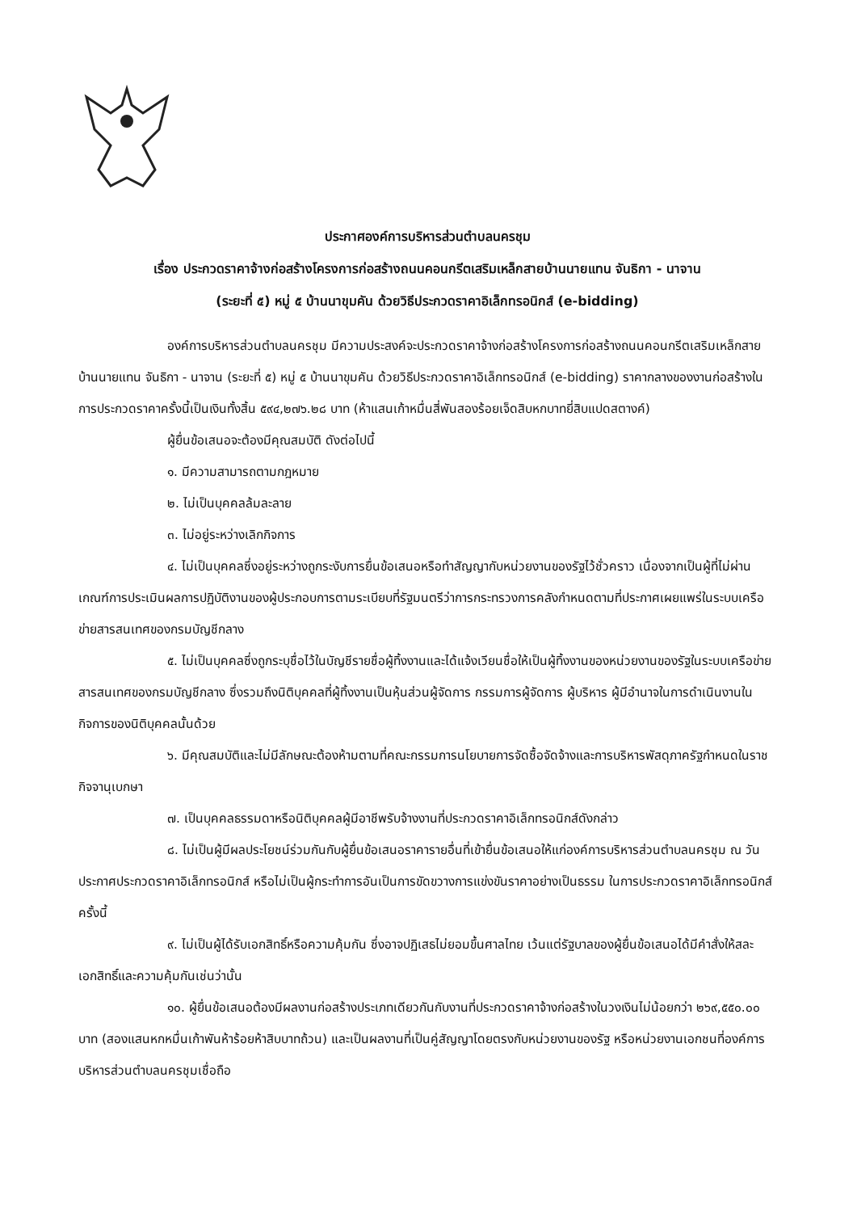ประกาศองค์การบริหารส่วนตำบลนครชุม
เรื่อง ประกวดราคาจ้างก่อสร้างโครงการก่อสร้างถนนคอนกรีตเสริมเหล็กสายบ้านนายแทน จันธิกา - นาจาน
(ระยะที่ ๕) หมู่ ๕ บ้านนาขุมคัน ด้วยวิธีประกวดราคาอิเล็กทรอนิกส์ (e-bidding)
องค์การบริหารส่วนตำบลนครชุม มีความประสงค์จะประกวดราคาจ้างก่อสร้างโครงการก่อสร้างถนนคอนกรีตเสริมเหล็กสายบ้านนายแทน จันธิกา - นาจาน (ระยะที่ ๕) หมู่ ๕ บ้านนาขุมคัน ด้วยวิธีประกวดราคาอิเล็กทรอนิกส์ (e-bidding) ราคากลางของงานก่อสร้างในการประกวดราคาครั้งนี้เป็นเงินทั้งสิ้น ๕๙๔,๒๗๖.๒๘ บาท (ห้าแสนเก้าหมื่นสี่พันสองร้อยเจ็ดสิบหกบาทยี่สิบแปดสตางค์)
ผู้ยื่นข้อเสนอจะต้องมีคุณสมบัติ ดังต่อไปนี้
๑. มีความสามารถตามกฎหมาย
๒. ไม่เป็นบุคคลล้มละลาย
๓. ไม่อยู่ระหว่างเลิกกิจการ
๔. ไม่เป็นบุคคลซึ่งอยู่ระหว่างถูกระงับการยื่นข้อเสนอหรือทำสัญญากับหน่วยงานของรัฐไว้ชั่วคราว เนื่องจากเป็นผู้ที่ไม่ผ่านเกณฑ์การประเมินผลการปฏิบัติงานของผู้ประกอบการตามระเบียบที่รัฐมนตรีว่าการกระทรวงการคลังกำหนดตามที่ประกาศเผยแพร่ในระบบเครือข่ายสารสนเทศของกรมบัญชีกลาง
๕. ไม่เป็นบุคคลซึ่งถูกระบุชื่อไว้ในบัญชีรายชื่อผู้ทิ้งงานและได้แจ้งเวียนชื่อให้เป็นผู้ทิ้งงานของหน่วยงานของรัฐในระบบเครือข่ายสารสนเทศของกรมบัญชีกลาง ซึ่งรวมถึงนิติบุคคลที่ผู้ทิ้งงานเป็นหุ้นส่วนผู้จัดการ กรรมการผู้จัดการ ผู้บริหาร ผู้มีอำนาจในการดำเนินงานในกิจการของนิติบุคคลนั้นด้วย
๖. มีคุณสมบัติและไม่มีลักษณะต้องห้ามตามที่คณะกรรมการนโยบายการจัดซื้อจัดจ้างและการบริหารพัสดุภาครัฐกำหนดในราชกิจจานุเบกษา
๗. เป็นบุคคลธรรมดาหรือนิติบุคคลผู้มีอาชีพรับจ้างงานที่ประกวดราคาอิเล็กทรอนิกส์ดังกล่าว
๘. ไม่เป็นผู้มีผลประโยชน์ร่วมกันกับผู้ยื่นข้อเสนอราคารายอื่นที่เข้ายื่นข้อเสนอให้แก่องค์การบริหารส่วนตำบลนครชุม ณ วันประกาศประกวดราคาอิเล็กทรอนิกส์ หรือไม่เป็นผู้กระทำการอันเป็นการขัดขวางการแข่งขันราคาอย่างเป็นธรรม ในการประกวดราคาอิเล็กทรอนิกส์ครั้งนี้
๙. ไม่เป็นผู้ได้รับเอกสิทธิ์หรือความคุ้มกัน ซึ่งอาจปฏิเสธไม่ยอมขึ้นศาลไทย เว้นแต่รัฐบาลของผู้ยื่นข้อเสนอได้มีคำสั่งให้สละเอกสิทธิ์และความคุ้มกันเช่นว่านั้น
๑๐. ผู้ยื่นข้อเสนอต้องมีผลงานก่อสร้างประเภทเดียวกันกับงานที่ประกวดราคาจ้างก่อสร้างในวงเงินไม่น้อยกว่า ๒๖๙,๕๕๐.๐๐ บาท (สองแสนหกหมื่นเก้าพันห้าร้อยห้าสิบบาทถ้วน) และเป็นผลงานที่เป็นคู่สัญญาโดยตรงกับหน่วยงานของรัฐ หรือหน่วยงานเอกชนที่องค์การบริหารส่วนตำบลนครชุมเชื่อถือ